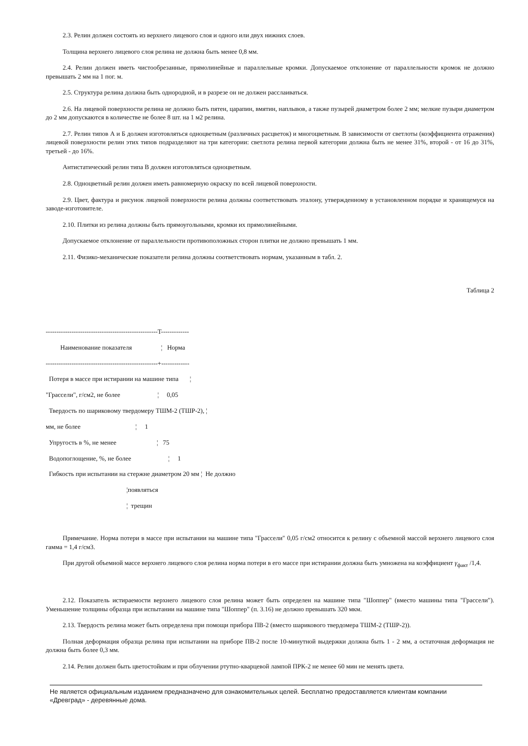2.3. Релин должен состоять из верхнего лицевого слоя и одного или двух нижних слоев.
Толщина верхнего лицевого слоя релина не должна быть менее 0,8 мм.
2.4. Релин должен иметь чистообрезанные, прямолинейные и параллельные кромки. Допускаемое отклонение от параллельности кромок не должно превышать 2 мм на 1 пог. м.
2.5. Структура релина должна быть однородной, и в разрезе он не должен расслаиваться.
2.6. На лицевой поверхности релина не должно быть пятен, царапин, вмятин, наплывов, а также пузырей диаметром более 2 мм; мелкие пузыри диаметром до 2 мм допускаются в количестве не более 8 шт. на 1 м2 релина.
2.7. Релин типов А и Б должен изготовляться одноцветным (различных расцветок) и многоцветным. В зависимости от светлоты (коэффициента отражения) лицевой поверхности релин этих типов подразделяют на три категории: светлота релина первой категории должна быть не менее 31%, второй - от 16 до 31%, третьей - до 16%.
Антистатический релин типа В должен изготовляться одноцветным.
2.8. Одноцветный релин должен иметь равномерную окраску по всей лицевой поверхности.
2.9. Цвет, фактура и рисунок лицевой поверхности релина должны соответствовать эталону, утвержденному в установленном порядке и хранящемуся на заводе-изготовителе.
2.10. Плитки из релина должны быть прямоугольными, кромки их прямолинейными.
Допускаемое отклонение от параллельности противоположных сторон плитки не должно превышать 1 мм.
2.11. Физико-механические показатели релина должны соответствовать нормам, указанным в табл. 2.
Таблица 2
----------------------------------------------------T-------------
         Наименование показателя                  ¦   Норма
----------------------------------------------------+-------------
  Потеря в массе при истирании на машине типа       ¦
"Грассели", г/см2, не более                       ¦     0,05
  Твердость по шариковому твердомеру ТШМ-2 (ТШР-2), ¦
мм, не более                                  ¦     1
  Упругость в %, не менее                         ¦   75
  Водопоглощение, %, не более                       ¦     1
  Гибкость при испытании на стержне диаметром 20 мм ¦  Не должно
                                                  ¦появляться
                                                  ¦  трещин
Примечание. Норма потери в массе при испытании на машине типа "Грассели" 0,05 г/см2 относится к релину с объемной массой верхнего лицевого слоя гамма = 1,4 г/см3.
При другой объемной массе верхнего лицевого слоя релина норма потери в его массе при истирании должна быть умножена на коэффициент γ<sub>факт</sub> /1,4.
2.12. Показатель истираемости верхнего лицевого слоя релина может быть определен на машине типа "Шоппер" (вместо машины типа "Грассели"). Уменьшение толщины образца при испытании на машине типа "Шоппер" (п. 3.16) не должно превышать 320 мкм.
2.13. Твердость релина может быть определена при помощи прибора ПВ-2 (вместо шарикового твердомера ТШМ-2 (ТШР-2)).
Полная деформация образца релина при испытании на приборе ПВ-2 после 10-минутной выдержки должна быть 1 - 2 мм, а остаточная деформация не должна быть более 0,3 мм.
2.14. Релин должен быть цветостойким и при облучении ртутно-кварцевой лампой ПРК-2 не менее 60 мин не менять цвета.
Не является официальным изданием предназначено для ознакомительных целей. Бесплатно предоставляется клиентам компании «Древград» - деревянные дома.